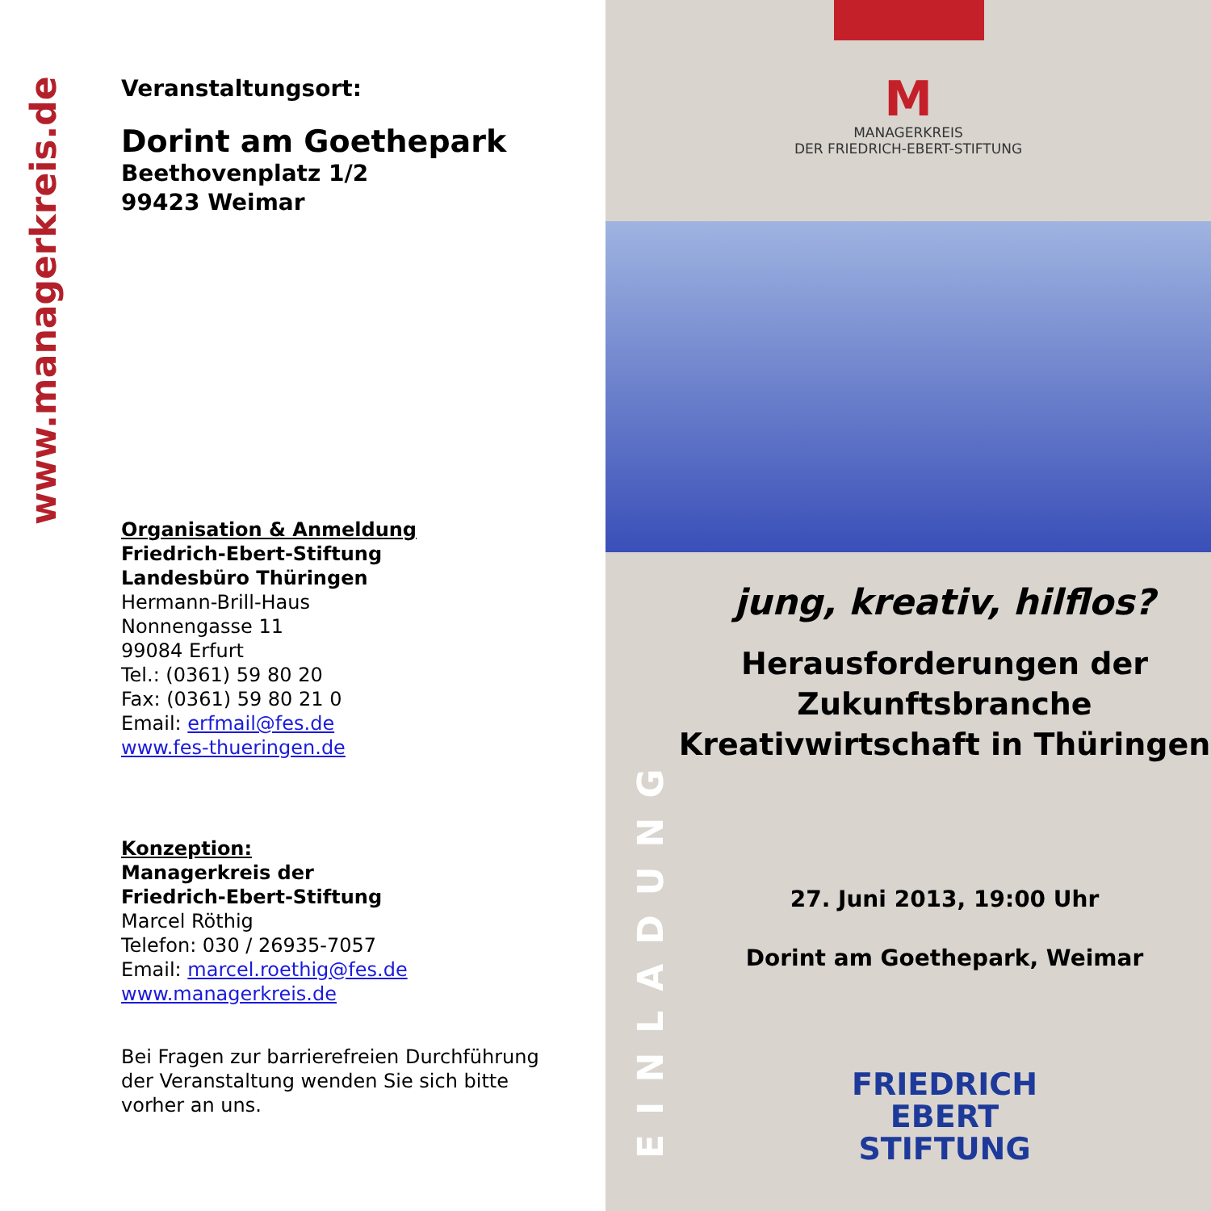www.managerkreis.de
Veranstaltungsort:
Dorint am Goethepark
Beethovenplatz 1/2
99423 Weimar
Organisation & Anmeldung
Friedrich-Ebert-Stiftung
Landesbüro Thüringen
Hermann-Brill-Haus
Nonnengasse 11
99084 Erfurt
Tel.: (0361) 59 80 20
Fax: (0361) 59 80 21 0
Email: erfmail@fes.de
www.fes-thueringen.de
Konzeption:
Managerkreis der
Friedrich-Ebert-Stiftung
Marcel Röthig
Telefon: 030 / 26935-7057
Email: marcel.roethig@fes.de
www.managerkreis.de
Bei Fragen zur barrierefreien Durchführung
der Veranstaltung wenden Sie sich bitte
vorher an uns.
M
MANAGERKREIS
DER FRIEDRICH-EBERT-STIFTUNG
EINLADUNG
jung, kreativ, hilflos?
Herausforderungen der
Zukunftsbranche
Kreativwirtschaft in Thüringen
27. Juni 2013, 19:00 Uhr
Dorint am Goethepark, Weimar
FRIEDRICH
EBERT
STIFTUNG